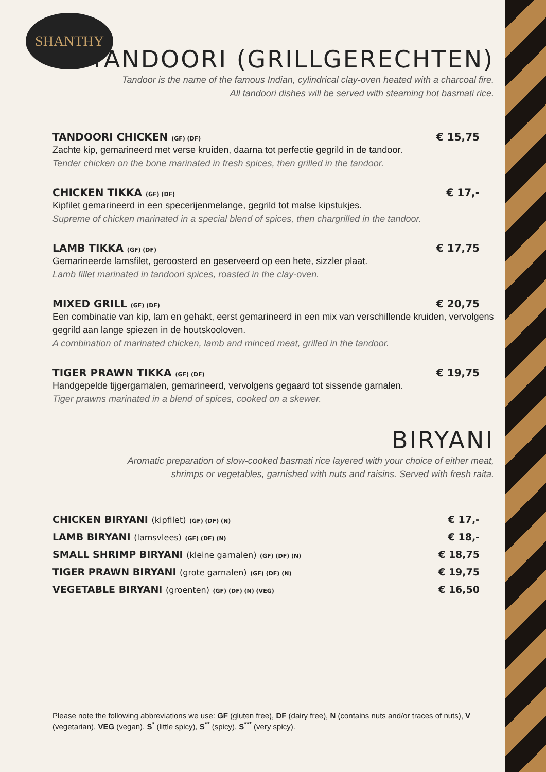SHANTHY
TANDOORI (GRILLGERECHTEN)
Tandoor is the name of the famous Indian, cylindrical clay-oven heated with a charcoal fire.
All tandoori dishes will be served with steaming hot basmati rice.
TANDOORI CHICKEN (GF) (DF) € 15,75
Zachte kip, gemarineerd met verse kruiden, daarna tot perfectie gegrild in de tandoor.
Tender chicken on the bone marinated in fresh spices, then grilled in the tandoor.
CHICKEN TIKKA (GF) (DF) € 17,-
Kipfilet gemarineerd in een specerijenmelange, gegrild tot malse kipstukjes.
Supreme of chicken marinated in a special blend of spices, then chargrilled in the tandoor.
LAMB TIKKA (GF) (DF) € 17,75
Gemarineerde lamsfilet, geroosterd en geserveerd op een hete, sizzler plaat.
Lamb fillet marinated in tandoori spices, roasted in the clay-oven.
MIXED GRILL (GF) (DF) € 20,75
Een combinatie van kip, lam en gehakt, eerst gemarineerd in een mix van verschillende kruiden, vervolgens gegrild aan lange spiezen in de houtskooloven.
A combination of marinated chicken, lamb and minced meat, grilled in the tandoor.
TIGER PRAWN TIKKA (GF) (DF) € 19,75
Handgepelde tijgergarnalen, gemarineerd, vervolgens gegaard tot sissende garnalen.
Tiger prawns marinated in a blend of spices, cooked on a skewer.
BIRYANI
Aromatic preparation of slow-cooked basmati rice layered with your choice of either meat,
shrimps or vegetables, garnished with nuts and raisins. Served with fresh raita.
CHICKEN BIRYANI (kipfilet) (GF) (DF) (N) € 17,-
LAMB BIRYANI (lamsvlees) (GF) (DF) (N) € 18,-
SMALL SHRIMP BIRYANI (kleine garnalen) (GF) (DF) (N) € 18,75
TIGER PRAWN BIRYANI (grote garnalen) (GF) (DF) (N) € 19,75
VEGETABLE BIRYANI (groenten) (GF) (DF) (N) (VEG) € 16,50
Please note the following abbreviations we use: GF (gluten free), DF (dairy free), N (contains nuts and/or traces of nuts), V (vegetarian), VEG (vegan). S<sup>*</sup> (little spicy), S<sup>**</sup> (spicy), S<sup>***</sup> (very spicy).